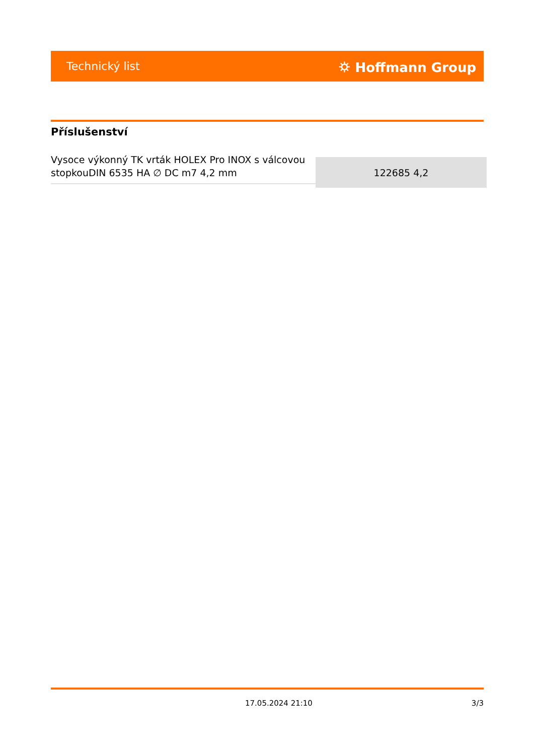Technický list ⛭ Hoffmann Group
Příslušenství
| Vysoce výkonný TK vrták HOLEX Pro INOX s válcovou stopkouDIN 6535 HA ∅ DC m7 4,2 mm | 122685 4,2 |
17.05.2024 21:10 3/3